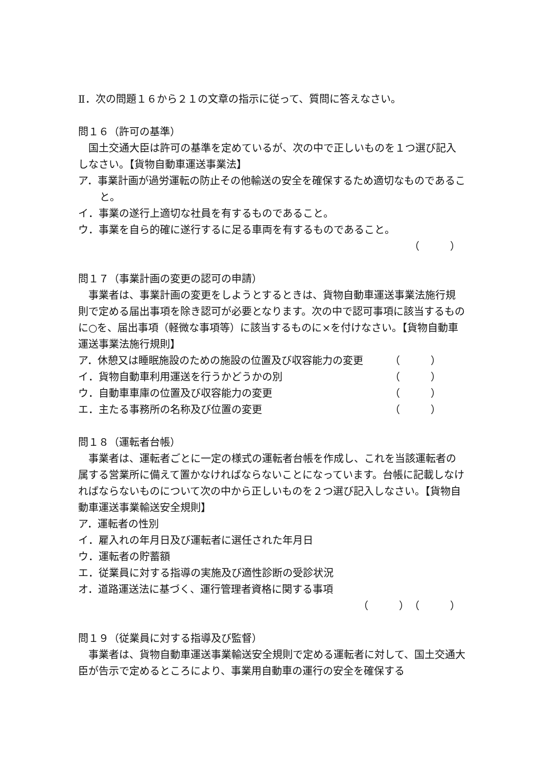Ⅱ．次の問題１６から２１の文章の指示に従って、質問に答えなさい。
問１６（許可の基準）
国土交通大臣は許可の基準を定めているが、次の中で正しいものを１つ選び記入しなさい。【貨物自動車運送事業法】
ア．事業計画が過労運転の防止その他輸送の安全を確保するため適切なものであること。
イ．事業の遂行上適切な社員を有するものであること。
ウ．事業を自ら的確に遂行するに足る車両を有するものであること。
（　　　）
問１７（事業計画の変更の認可の申請）
事業者は、事業計画の変更をしようとするときは、貨物自動車運送事業法施行規則で定める届出事項を除き認可が必要となります。次の中で認可事項に該当するものに○を、届出事項（軽微な事項等）に該当するものに×を付けなさい。【貨物自動車運送事業法施行規則】
ア．休憩又は睡眠施設のための施設の位置及び収容能力の変更 （　　　）
イ．貨物自動車利用運送を行うかどうかの別 （　　　）
ウ．自動車車庫の位置及び収容能力の変更 （　　　）
エ．主たる事務所の名称及び位置の変更 （　　　）
問１８（運転者台帳）
事業者は、運転者ごとに一定の様式の運転者台帳を作成し、これを当該運転者の属する営業所に備えて置かなければならないことになっています。台帳に記載しなければならないものについて次の中から正しいものを２つ選び記入しなさい。【貨物自動車運送事業輸送安全規則】
ア．運転者の性別
イ．雇入れの年月日及び運転者に選任された年月日
ウ．運転者の貯蓄額
エ．従業員に対する指導の実施及び適性診断の受診状況
オ．道路運送法に基づく、運行管理者資格に関する事項
（　　　）（　　　）
問１９（従業員に対する指導及び監督）
事業者は、貨物自動車運送事業輸送安全規則で定める運転者に対して、国土交通大臣が告示で定めるところにより、事業用自動車の運行の安全を確保する